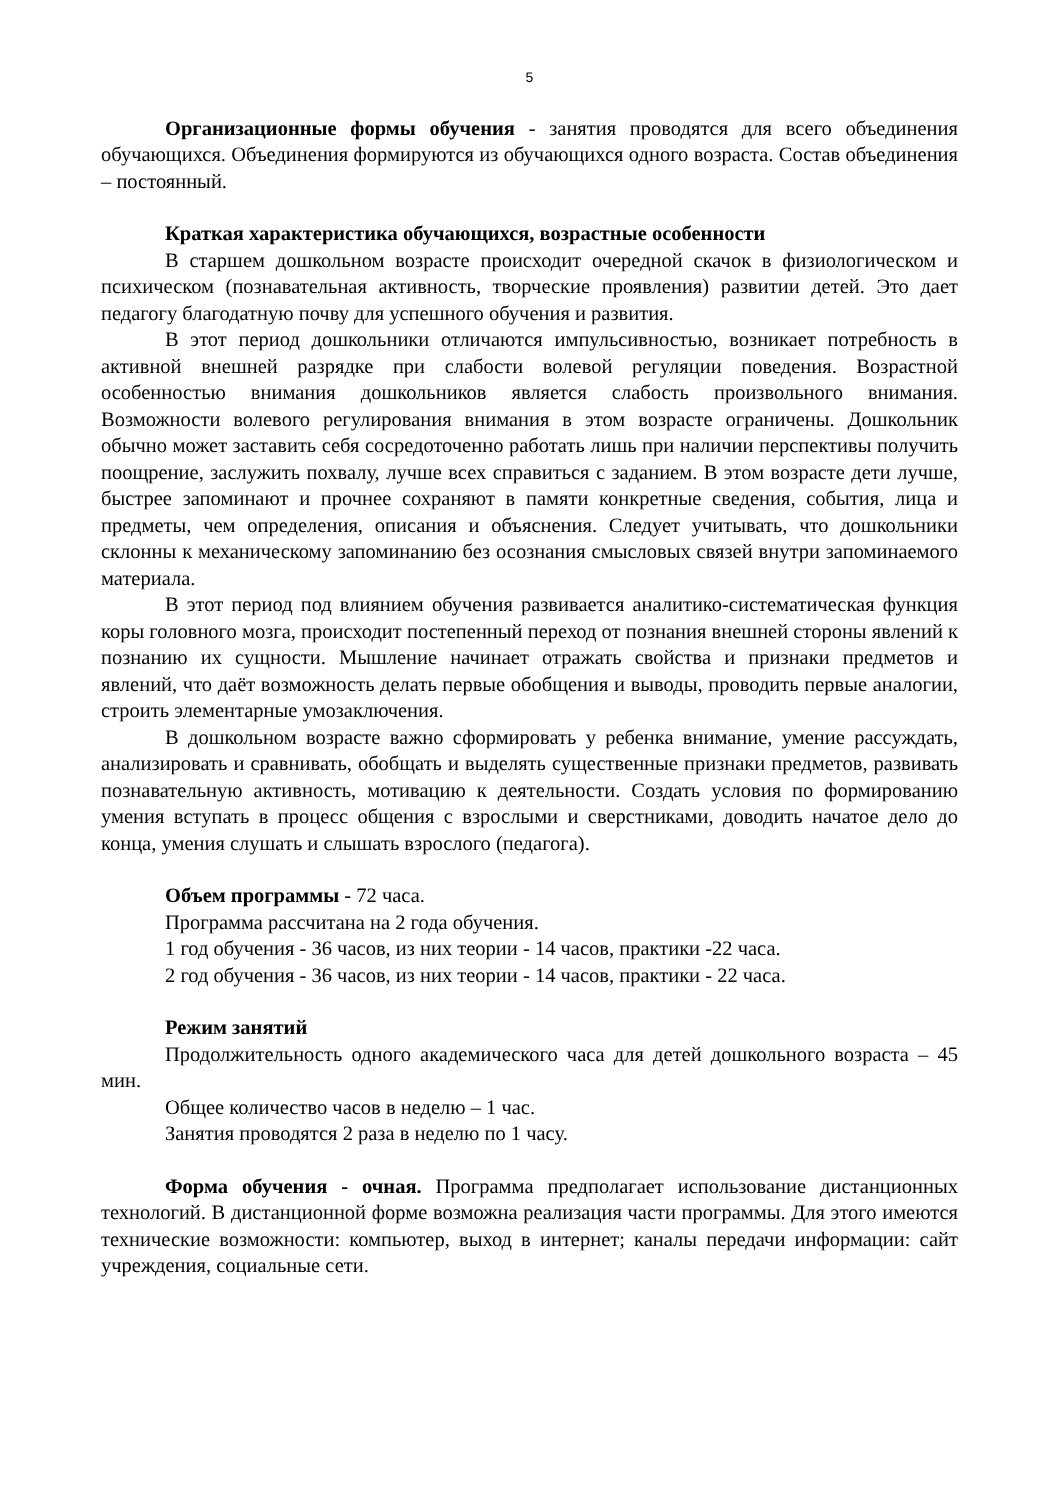5
Организационные формы обучения - занятия проводятся для всего объединения обучающихся. Объединения формируются из обучающихся одного возраста. Состав объединения – постоянный.
Краткая характеристика обучающихся, возрастные особенности
В старшем дошкольном возрасте происходит очередной скачок в физиологическом и психическом (познавательная активность, творческие проявления) развитии детей. Это дает педагогу благодатную почву для успешного обучения и развития.
В этот период дошкольники отличаются импульсивностью, возникает потребность в активной внешней разрядке при слабости волевой регуляции поведения. Возрастной особенностью внимания дошкольников является слабость произвольного внимания. Возможности волевого регулирования внимания в этом возрасте ограничены. Дошкольник обычно может заставить себя сосредоточенно работать лишь при наличии перспективы получить поощрение, заслужить похвалу, лучше всех справиться с заданием. В этом возрасте дети лучше, быстрее запоминают и прочнее сохраняют в памяти конкретные сведения, события, лица и предметы, чем определения, описания и объяснения. Следует учитывать, что дошкольники склонны к механическому запоминанию без осознания смысловых связей внутри запоминаемого материала.
В этот период под влиянием обучения развивается аналитико-систематическая функция коры головного мозга, происходит постепенный переход от познания внешней стороны явлений к познанию их сущности. Мышление начинает отражать свойства и признаки предметов и явлений, что даёт возможность делать первые обобщения и выводы, проводить первые аналогии, строить элементарные умозаключения.
В дошкольном возрасте важно сформировать у ребенка внимание, умение рассуждать, анализировать и сравнивать, обобщать и выделять существенные признаки предметов, развивать познавательную активность, мотивацию к деятельности. Создать условия по формированию умения вступать в процесс общения с взрослыми и сверстниками, доводить начатое дело до конца, умения слушать и слышать взрослого (педагога).
Объем программы - 72 часа.
Программа рассчитана на 2 года обучения.
1 год обучения - 36 часов, из них теории - 14 часов, практики -22 часа.
2 год обучения - 36 часов, из них теории - 14 часов, практики - 22 часа.
Режим занятий
Продолжительность одного академического часа для детей дошкольного возраста – 45 мин.
Общее количество часов в неделю – 1 час.
Занятия проводятся 2 раза в неделю по 1 часу.
Форма обучения - очная. Программа предполагает использование дистанционных технологий. В дистанционной форме возможна реализация части программы. Для этого имеются технические возможности: компьютер, выход в интернет; каналы передачи информации: сайт учреждения, социальные сети.